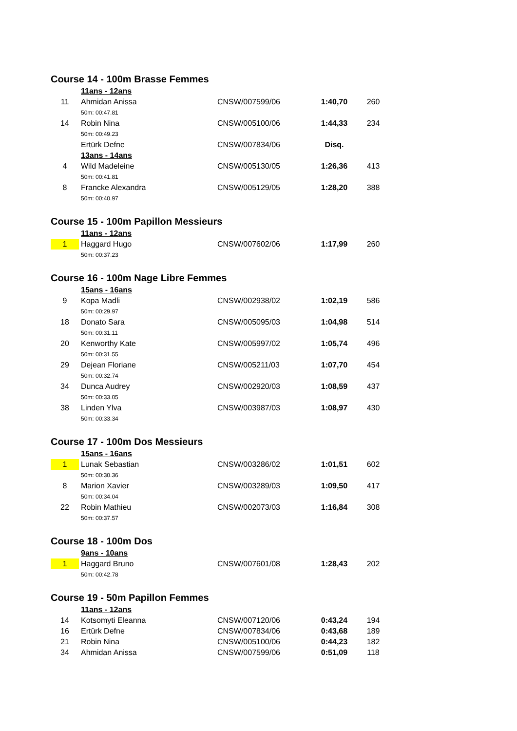Course 14 - 100m Brasse Femmes
| | 11ans - 12ans | | | |
| 11 | Ahmidan Anissa | CNSW/007599/06 | 1:40,70 | 260 |
| | 50m: 00:47.81 | | | |
| 14 | Robin Nina | CNSW/005100/06 | 1:44,33 | 234 |
| | 50m: 00:49.23 | | | |
| | Ertürk Defne | CNSW/007834/06 | Disq. | |
| | 13ans - 14ans | | | |
| 4 | Wild Madeleine | CNSW/005130/05 | 1:26,36 | 413 |
| | 50m: 00:41.81 | | | |
| 8 | Francke Alexandra | CNSW/005129/05 | 1:28,20 | 388 |
| | 50m: 00:40.97 | | | |
Course 15 - 100m Papillon Messieurs
| | 11ans - 12ans | | | |
| 1 | Haggard Hugo | CNSW/007602/06 | 1:17,99 | 260 |
| | 50m: 00:37.23 | | | |
Course 16 - 100m Nage Libre Femmes
| | 15ans - 16ans | | | |
| 9 | Kopa Madli | CNSW/002938/02 | 1:02,19 | 586 |
| | 50m: 00:29.97 | | | |
| 18 | Donato Sara | CNSW/005095/03 | 1:04,98 | 514 |
| | 50m: 00:31.11 | | | |
| 20 | Kenworthy Kate | CNSW/005997/02 | 1:05,74 | 496 |
| | 50m: 00:31.55 | | | |
| 29 | Dejean Floriane | CNSW/005211/03 | 1:07,70 | 454 |
| | 50m: 00:32.74 | | | |
| 34 | Dunca Audrey | CNSW/002920/03 | 1:08,59 | 437 |
| | 50m: 00:33.05 | | | |
| 38 | Linden Ylva | CNSW/003987/03 | 1:08,97 | 430 |
| | 50m: 00:33.34 | | | |
Course 17 - 100m Dos Messieurs
| | 15ans - 16ans | | | |
| 1 | Lunak Sebastian | CNSW/003286/02 | 1:01,51 | 602 |
| | 50m: 00:30.36 | | | |
| 8 | Marion Xavier | CNSW/003289/03 | 1:09,50 | 417 |
| | 50m: 00:34.04 | | | |
| 22 | Robin Mathieu | CNSW/002073/03 | 1:16,84 | 308 |
| | 50m: 00:37.57 | | | |
Course 18 - 100m Dos
| | 9ans - 10ans | | | |
| 1 | Haggard Bruno | CNSW/007601/08 | 1:28,43 | 202 |
| | 50m: 00:42.78 | | | |
Course 19 - 50m Papillon Femmes
| | 11ans - 12ans | | | |
| 14 | Kotsomyti Eleanna | CNSW/007120/06 | 0:43,24 | 194 |
| 16 | Ertürk Defne | CNSW/007834/06 | 0:43,68 | 189 |
| 21 | Robin Nina | CNSW/005100/06 | 0:44,23 | 182 |
| 34 | Ahmidan Anissa | CNSW/007599/06 | 0:51,09 | 118 |